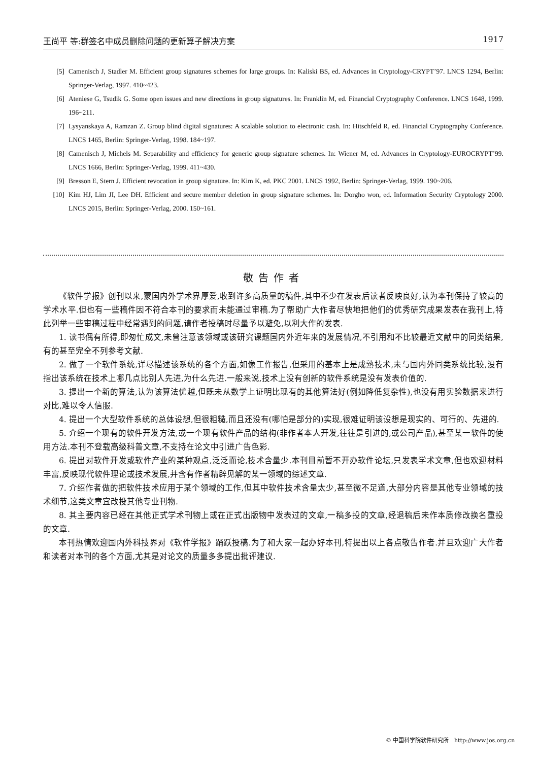王尚平 等:群签名中成员删除问题的更新算子解决方案 1917
[5] Camenisch J, Stadler M. Efficient group signatures schemes for large groups. In: Kaliski BS, ed. Advances in Cryptology-CRYPT’97. LNCS 1294, Berlin: Springer-Verlag, 1997. 410~423.
[6] Ateniese G, Tsudik G. Some open issues and new directions in group signatures. In: Franklin M, ed. Financial Cryptography Conference. LNCS 1648, 1999. 196~211.
[7] Lysyanskaya A, Ramzan Z. Group blind digital signatures: A scalable solution to electronic cash. In: Hitschfeld R, ed. Financial Cryptography Conference. LNCS 1465, Berlin: Springer-Verlag, 1998. 184~197.
[8] Camenisch J, Michels M. Separability and efficiency for generic group signature schemes. In: Wiener M, ed. Advances in Cryptology-EUROCRYPT’99. LNCS 1666, Berlin: Springer-Verlag, 1999. 411~430.
[9] Bresson E, Stern J. Efficient revocation in group signature. In: Kim K, ed. PKC 2001. LNCS 1992, Berlin: Springer-Verlag, 1999. 190~206.
[10] Kim HJ, Lim JI, Lee DH. Efficient and secure member deletion in group signature schemes. In: Dorgho won, ed. Information Security Cryptology 2000. LNCS 2015, Berlin: Springer-Verlag, 2000. 150~161.
敬告作者
《软件学报》创刊以来,蒙国内外学术界厚爱,收到许多高质量的稿件,其中不少在发表后读者反映良好,认为本刊保持了较高的学术水平.但也有一些稿件因不符合本刊的要求而未能通过审稿.为了帮助广大作者尽快地把他们的优秀研究成果发表在我刊上,特此列举一些审稿过程中经常遇到的问题,请作者投稿时尽量予以避免,以利大作的发表.
1. 读书偶有所得,即匆忙成文,未曾注意该领域或该研究课题国内外近年来的发展情况,不引用和不比较最近文献中的同类结果,有的甚至完全不列参考文献.
2. 做了一个软件系统,详尽描述该系统的各个方面,如像工作报告,但采用的基本上是成熟技术,未与国内外同类系统比较,没有指出该系统在技术上哪几点比别人先进,为什么先进.一般来说,技术上没有创新的软件系统是没有发表价值的.
3. 提出一个新的算法,认为该算法优越,但既未从数学上证明比现有的其他算法好(例如降低复杂性),也没有用实验数据来进行对比,难以令人信服.
4. 提出一个大型软件系统的总体设想,但很粗糙,而且还没有(哪怕是部分的)实现,很难证明该设想是现实的、可行的、先进的.
5. 介绍一个现有的软件开发方法,或一个现有软件产品的结构(非作者本人开发,往往是引进的,或公司产品),甚至某一软件的使用方法.本刊不登载高级科普文章,不支持在论文中引进广告色彩.
6. 提出对软件开发或软件产业的某种观点,泛泛而论,技术含量少.本刊目前暂不开办软件论坛,只发表学术文章,但也欢迎材料丰富,反映现代软件理论或技术发展,并含有作者精辟见解的某一领域的综述文章.
7. 介绍作者做的把软件技术应用于某个领域的工作,但其中软件技术含量太少,甚至微不足道,大部分内容是其他专业领域的技术细节,这类文章宜改投其他专业刊物.
8. 其主要内容已经在其他正式学术刊物上或在正式出版物中发表过的文章,一稿多投的文章,经退稿后未作本质修改换名重投的文章.
本刊热情欢迎国内外科技界对《软件学报》踊跃投稿.为了和大家一起办好本刊,特提出以上各点敬告作者.并且欢迎广大作者和读者对本刊的各个方面,尤其是对论文的质量多多提出批评建议.
© 中国科学院软件研究所 http://www.jos.org.cn